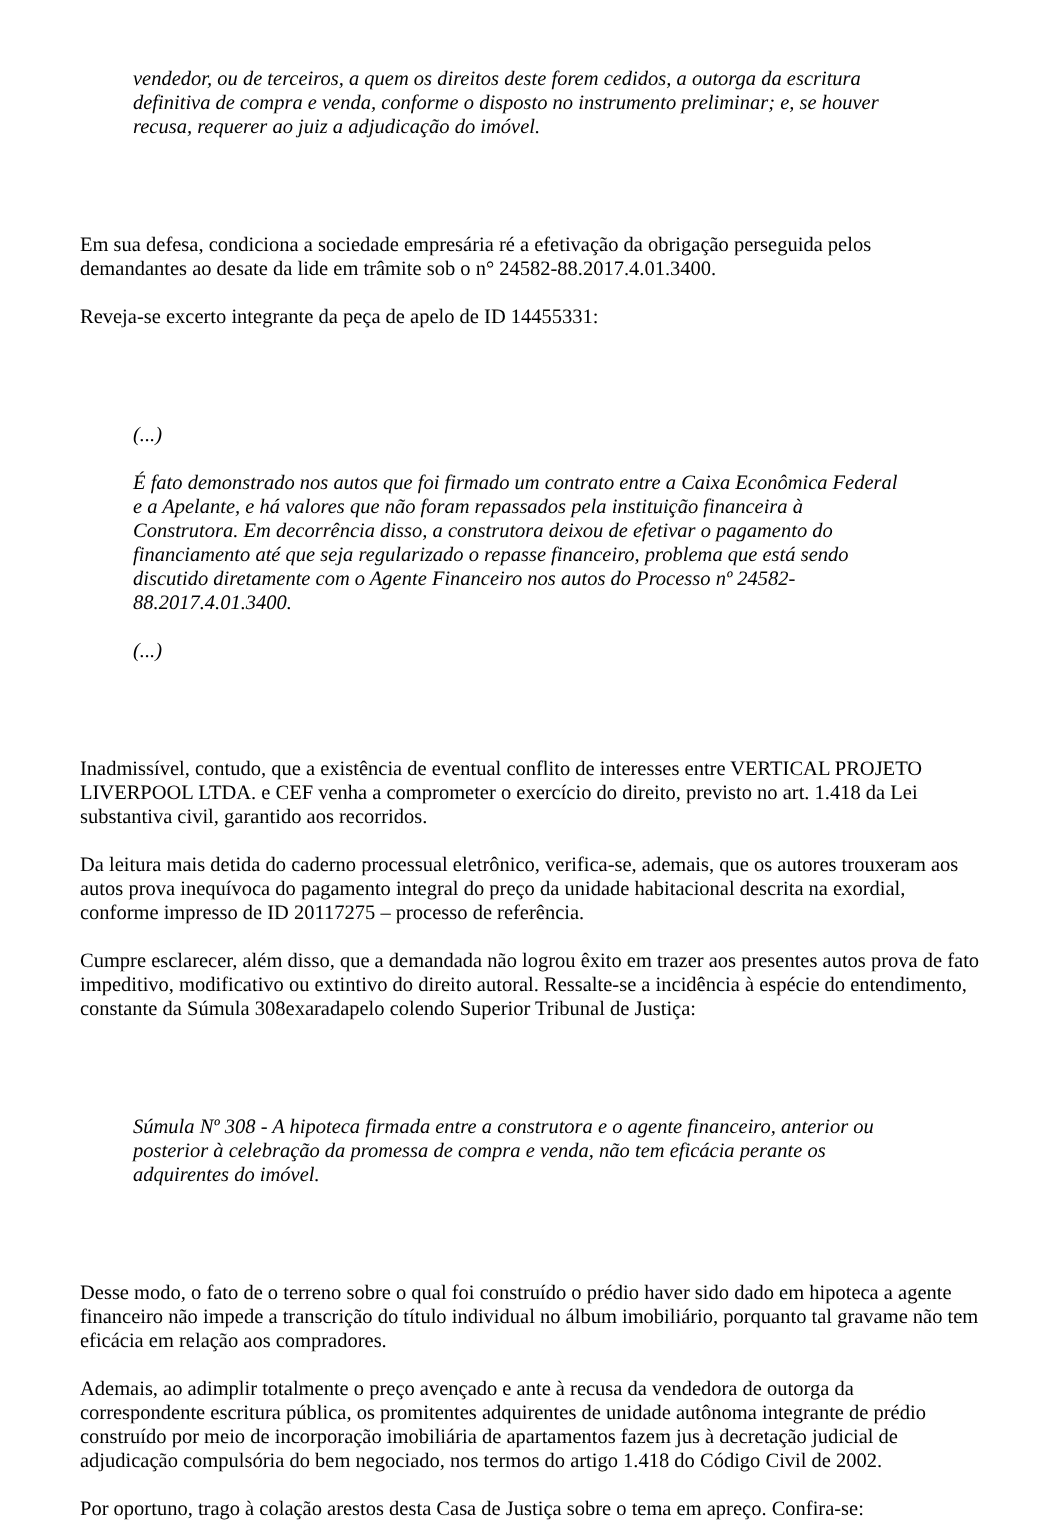vendedor, ou de terceiros, a quem os direitos deste forem cedidos, a outorga da escritura definitiva de compra e venda, conforme o disposto no instrumento preliminar; e, se houver recusa, requerer ao juiz a adjudicação do imóvel.
Em sua defesa, condiciona a sociedade empresária ré a efetivação da obrigação perseguida pelos demandantes ao desate da lide em trâmite sob o n° 24582-88.2017.4.01.3400.
Reveja-se excerto integrante da peça de apelo de ID 14455331:
(...)
É fato demonstrado nos autos que foi firmado um contrato entre a Caixa Econômica Federal e a Apelante, e há valores que não foram repassados pela instituição financeira à Construtora. Em decorrência disso, a construtora deixou de efetivar o pagamento do financiamento até que seja regularizado o repasse financeiro, problema que está sendo discutido diretamente com o Agente Financeiro nos autos do Processo nº 24582-88.2017.4.01.3400.
(...)
Inadmissível, contudo, que a existência de eventual conflito de interesses entre VERTICAL PROJETO LIVERPOOL LTDA. e CEF venha a comprometer o exercício do direito, previsto no art. 1.418 da Lei substantiva civil, garantido aos recorridos.
Da leitura mais detida do caderno processual eletrônico, verifica-se, ademais, que os autores trouxeram aos autos prova inequívoca do pagamento integral do preço da unidade habitacional descrita na exordial, conforme impresso de ID 20117275 – processo de referência.
Cumpre esclarecer, além disso, que a demandada não logrou êxito em trazer aos presentes autos prova de fato impeditivo, modificativo ou extintivo do direito autoral. Ressalte-se a incidência à espécie do entendimento, constante da Súmula 308exaradapelo colendo Superior Tribunal de Justiça:
Súmula Nº 308 - A hipoteca firmada entre a construtora e o agente financeiro, anterior ou posterior à celebração da promessa de compra e venda, não tem eficácia perante os adquirentes do imóvel.
Desse modo, o fato de o terreno sobre o qual foi construído o prédio haver sido dado em hipoteca a agente financeiro não impede a transcrição do título individual no álbum imobiliário, porquanto tal gravame não tem eficácia em relação aos compradores.
Ademais, ao adimplir totalmente o preço avençado e ante à recusa da vendedora de outorga da correspondente escritura pública, os promitentes adquirentes de unidade autônoma integrante de prédio construído por meio de incorporação imobiliária de apartamentos fazem jus à decretação judicial de adjudicação compulsória do bem negociado, nos termos do artigo 1.418 do Código Civil de 2002.
Por oportuno, trago à colação arestos desta Casa de Justiça sobre o tema em apreço. Confira-se: